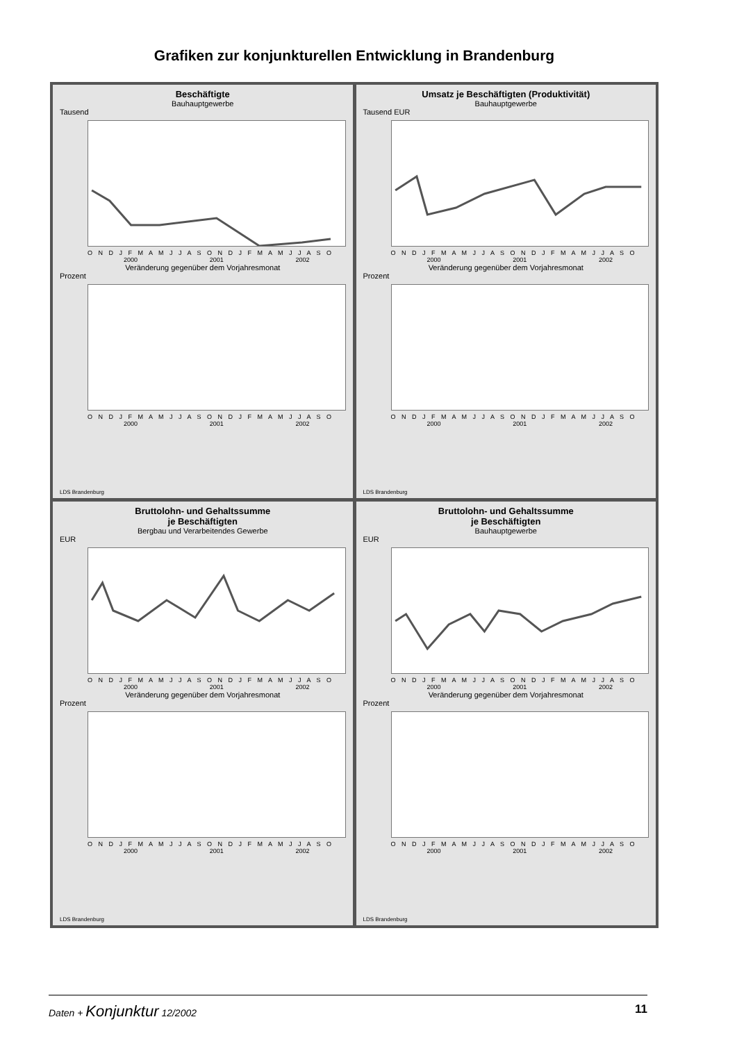Grafiken zur konjunkturellen Entwicklung in Brandenburg
Beschäftigte
Bauhauptgewerbe
Tausend
O N D J F M A M J J A S O N D J F M A M J J A S O
2000 2001 2002
Veränderung gegenüber dem Vorjahresmonat
Prozent
O N D J F M A M J J A S O N D J F M A M J J A S O
2000 2001 2002
LDS Brandenburg
Umsatz je Beschäftigten (Produktivität)
Bauhauptgewerbe
Tausend EUR
O N D J F M A M J J A S O N D J F M A M J J A S O
2000 2001 2002
Veränderung gegenüber dem Vorjahresmonat
Prozent
O N D J F M A M J J A S O N D J F M A M J J A S O
2000 2001 2002
LDS Brandenburg
Bruttolohn- und Gehaltssumme
je Beschäftigten
Bergbau und Verarbeitendes Gewerbe
EUR
O N D J F M A M J J A S O N D J F M A M J J A S O
2000 2001 2002
Veränderung gegenüber dem Vorjahresmonat
Prozent
O N D J F M A M J J A S O N D J F M A M J J A S O
2000 2001 2002
LDS Brandenburg
Bruttolohn- und Gehaltssumme
je Beschäftigten
Bauhauptgewerbe
EUR
O N D J F M A M J J A S O N D J F M A M J J A S O
2000 2001 2002
Veränderung gegenüber dem Vorjahresmonat
Prozent
O N D J F M A M J J A S O N D J F M A M J J A S O
2000 2001 2002
LDS Brandenburg
Daten + Konjunktur 12/2002 11